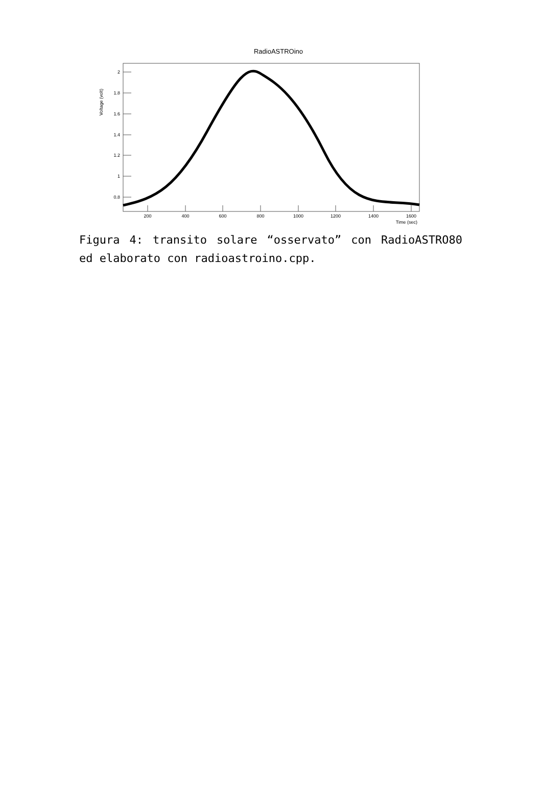RadioASTROino
Voltage (volt)
2
1.8
1.6
1.4
1.2
1
0.8
200
400
600
800
1000
1200
1400
1600
Time (sec)
Figura 4: transito solare “osservato” con RadioASTRO80 ed elaborato con radioastroino.cpp.